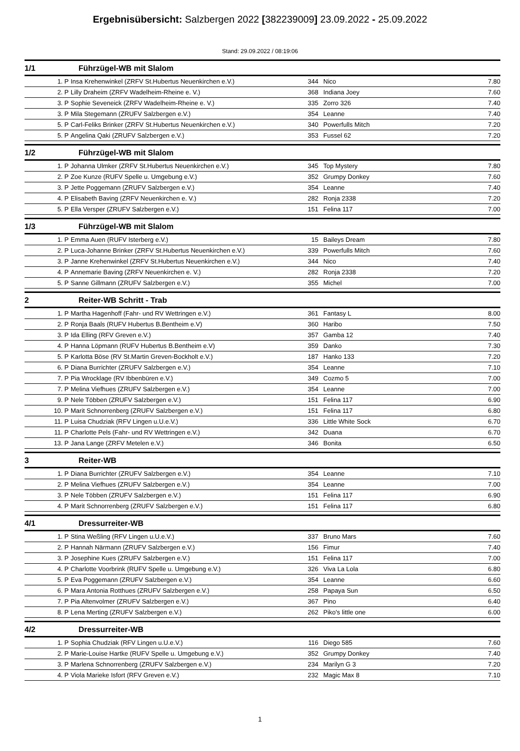Ergebnisübersicht: Salzbergen 2022 [382239009] 23.09.2022 - 25.09.2022
Stand: 29.09.2022 / 08:19:06
1/1 Führzügel-WB mit Slalom
| 1. P | Insa Krehenwinkel (ZRFV St.Hubertus Neuenkirchen e.V.) | 344 | Nico | 7.80 |
| 2. P | Lilly Draheim (ZRFV Wadelheim-Rheine e. V.) | 368 | Indiana Joey | 7.60 |
| 3. P | Sophie Seveneick (ZRFV Wadelheim-Rheine e. V.) | 335 | Zorro 326 | 7.40 |
| 3. P | Mila Stegemann (ZRUFV Salzbergen e.V.) | 354 | Leanne | 7.40 |
| 5. P | Carl-Feliks Brinker (ZRFV St.Hubertus Neuenkirchen e.V.) | 340 | Powerfulls Mitch | 7.20 |
| 5. P | Angelina Qaki (ZRUFV Salzbergen e.V.) | 353 | Fussel 62 | 7.20 |
1/2 Führzügel-WB mit Slalom
| 1. P | Johanna Ulmker (ZRFV St.Hubertus Neuenkirchen e.V.) | 345 | Top Mystery | 7.80 |
| 2. P | Zoe Kunze (RUFV Spelle u. Umgebung e.V.) | 352 | Grumpy Donkey | 7.60 |
| 3. P | Jette Poggemann (ZRUFV Salzbergen e.V.) | 354 | Leanne | 7.40 |
| 4. P | Elisabeth Baving (ZRFV Neuenkirchen e. V.) | 282 | Ronja 2338 | 7.20 |
| 5. P | Ella Versper (ZRUFV Salzbergen e.V.) | 151 | Felina 117 | 7.00 |
1/3 Führzügel-WB mit Slalom
| 1. P | Emma Auen (RUFV Isterberg e.V.) | 15 | Baileys Dream | 7.80 |
| 2. P | Luca-Johanne Brinker (ZRFV St.Hubertus Neuenkirchen e.V.) | 339 | Powerfulls Mitch | 7.60 |
| 3. P | Janne Krehenwinkel (ZRFV St.Hubertus Neuenkirchen e.V.) | 344 | Nico | 7.40 |
| 4. P | Annemarie Baving (ZRFV Neuenkirchen e. V.) | 282 | Ronja 2338 | 7.20 |
| 5. P | Sanne Gillmann (ZRUFV Salzbergen e.V.) | 355 | Michel | 7.00 |
2 Reiter-WB Schritt - Trab
| 1. P | Martha Hagenhoff (Fahr- und RV Wettringen e.V.) | 361 | Fantasy L | 8.00 |
| 2. P | Ronja Baals (RUFV Hubertus B.Bentheim e.V) | 360 | Haribo | 7.50 |
| 3. P | Ida Elling (RFV Greven e.V.) | 357 | Gamba 12 | 7.40 |
| 4. P | Hanna Löpmann (RUFV Hubertus B.Bentheim e.V) | 359 | Danko | 7.30 |
| 5. P | Karlotta Böse (RV St.Martin Greven-Bockholt e.V.) | 187 | Hanko 133 | 7.20 |
| 6. P | Diana Burrichter (ZRUFV Salzbergen e.V.) | 354 | Leanne | 7.10 |
| 7. P | Pia Wrocklage (RV Ibbenbüren e.V.) | 349 | Cozmo 5 | 7.00 |
| 7. P | Melina Viefhues (ZRUFV Salzbergen e.V.) | 354 | Leanne | 7.00 |
| 9. P | Nele Többen (ZRUFV Salzbergen e.V.) | 151 | Felina 117 | 6.90 |
| 10. P | Marit Schnorrenberg (ZRUFV Salzbergen e.V.) | 151 | Felina 117 | 6.80 |
| 11. P | Luisa Chudziak (RFV Lingen u.U.e.V.) | 336 | Little White Sock | 6.70 |
| 11. P | Charlotte Pels (Fahr- und RV Wettringen e.V.) | 342 | Duana | 6.70 |
| 13. P | Jana Lange (ZRFV Metelen e.V.) | 346 | Bonita | 6.50 |
3 Reiter-WB
| 1. P | Diana Burrichter (ZRUFV Salzbergen e.V.) | 354 | Leanne | 7.10 |
| 2. P | Melina Viefhues (ZRUFV Salzbergen e.V.) | 354 | Leanne | 7.00 |
| 3. P | Nele Többen (ZRUFV Salzbergen e.V.) | 151 | Felina 117 | 6.90 |
| 4. P | Marit Schnorrenberg (ZRUFV Salzbergen e.V.) | 151 | Felina 117 | 6.80 |
4/1 Dressurreiter-WB
| 1. P | Stina Weßling (RFV Lingen u.U.e.V.) | 337 | Bruno Mars | 7.60 |
| 2. P | Hannah Närmann (ZRUFV Salzbergen e.V.) | 156 | Fimur | 7.40 |
| 3. P | Josephine Kues (ZRUFV Salzbergen e.V.) | 151 | Felina 117 | 7.00 |
| 4. P | Charlotte Voorbrink (RUFV Spelle u. Umgebung e.V.) | 326 | Viva La Lola | 6.80 |
| 5. P | Eva Poggemann (ZRUFV Salzbergen e.V.) | 354 | Leanne | 6.60 |
| 6. P | Mara Antonia Rotthues (ZRUFV Salzbergen e.V.) | 258 | Papaya Sun | 6.50 |
| 7. P | Pia Altenvolmer (ZRUFV Salzbergen e.V.) | 367 | Pino | 6.40 |
| 8. P | Lena Merting (ZRUFV Salzbergen e.V.) | 262 | Piko's little one | 6.00 |
4/2 Dressurreiter-WB
| 1. P | Sophia Chudziak (RFV Lingen u.U.e.V.) | 116 | Diego 585 | 7.60 |
| 2. P | Marie-Louise Hartke (RUFV Spelle u. Umgebung e.V.) | 352 | Grumpy Donkey | 7.40 |
| 3. P | Marlena Schnorrenberg (ZRUFV Salzbergen e.V.) | 234 | Marilyn G 3 | 7.20 |
| 4. P | Viola Marieke Isfort (RFV Greven e.V.) | 232 | Magic Max 8 | 7.10 |
1